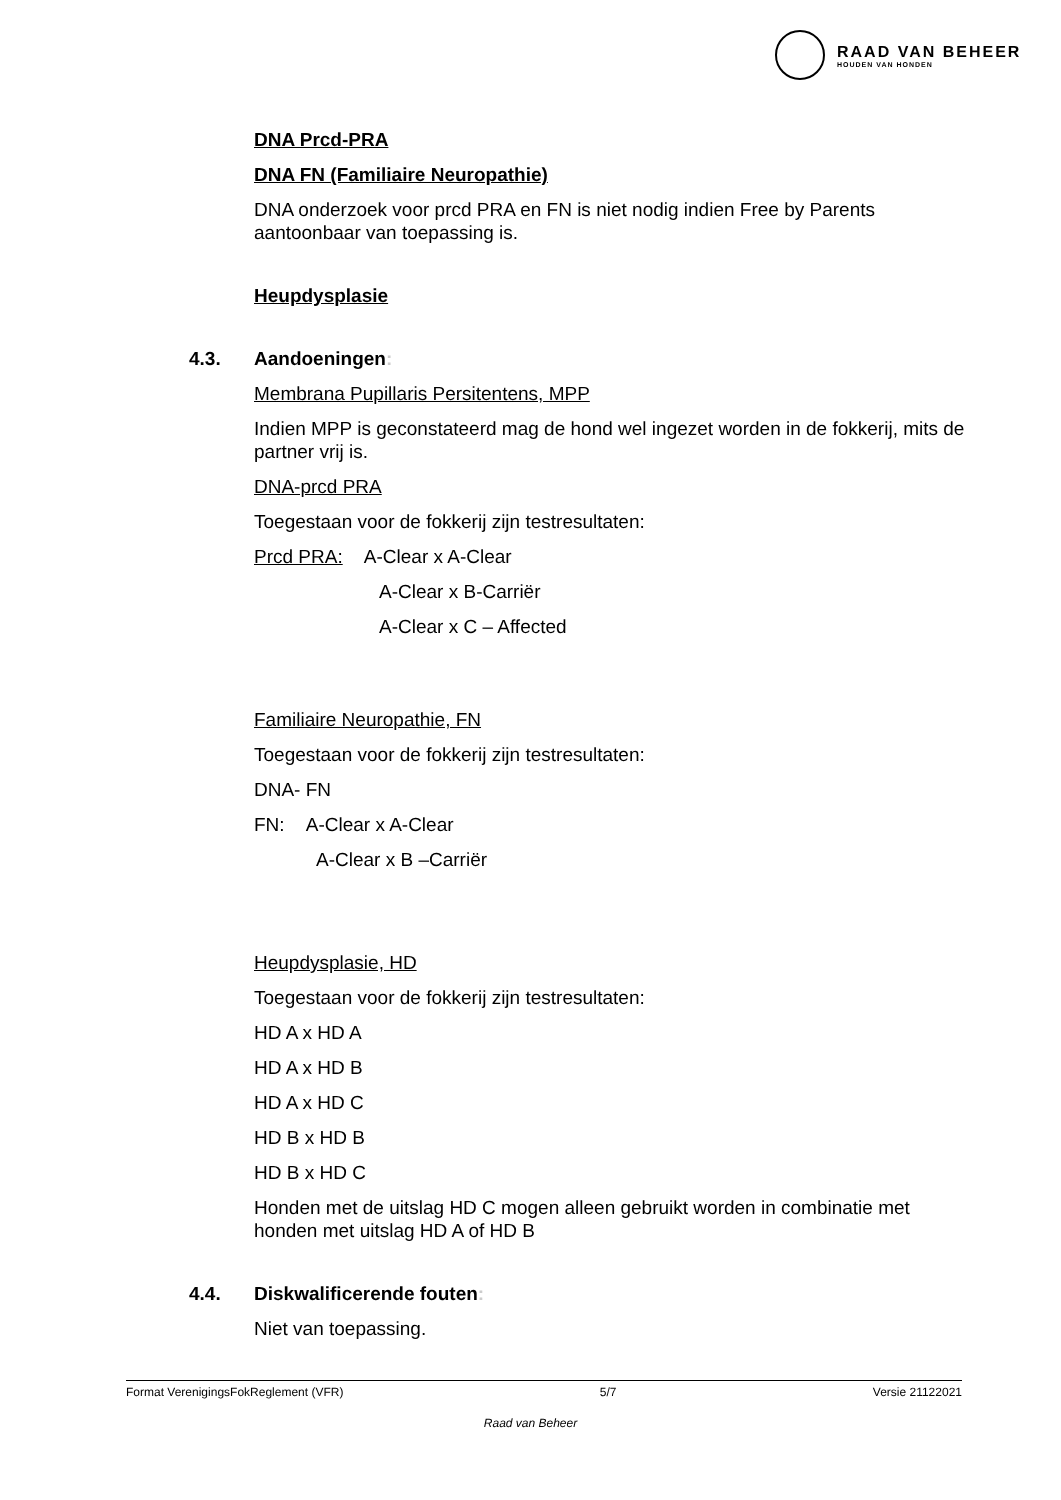RAAD VAN BEHEER
HOUDEN VAN HONDEN
DNA Prcd-PRA
DNA FN (Familiaire Neuropathie)
DNA onderzoek voor prcd PRA en FN is niet nodig indien Free by Parents aantoonbaar van toepassing is.
Heupdysplasie
4.3. Aandoeningen:
Membrana Pupillaris Persitentens, MPP
Indien MPP is geconstateerd mag de hond wel ingezet worden in de fokkerij, mits de partner vrij is.
DNA-prcd PRA
Toegestaan voor de fokkerij zijn testresultaten:
Prcd PRA: A-Clear x A-Clear
A-Clear x B-Carriër
A-Clear x C – Affected
Familiaire Neuropathie, FN
Toegestaan voor de fokkerij zijn testresultaten:
DNA- FN
FN: A-Clear x A-Clear
A-Clear x B –Carriër
Heupdysplasie, HD
Toegestaan voor de fokkerij zijn testresultaten:
HD A x HD A
HD A x HD B
HD A x HD C
HD B x HD B
HD B x HD C
Honden met de uitslag HD C mogen alleen gebruikt worden in combinatie met honden met uitslag HD A of HD B
4.4. Diskwalificerende fouten:
Niet van toepassing.
Format VerenigingsFokReglement (VFR) 5/7 Versie 21122021
Raad van Beheer